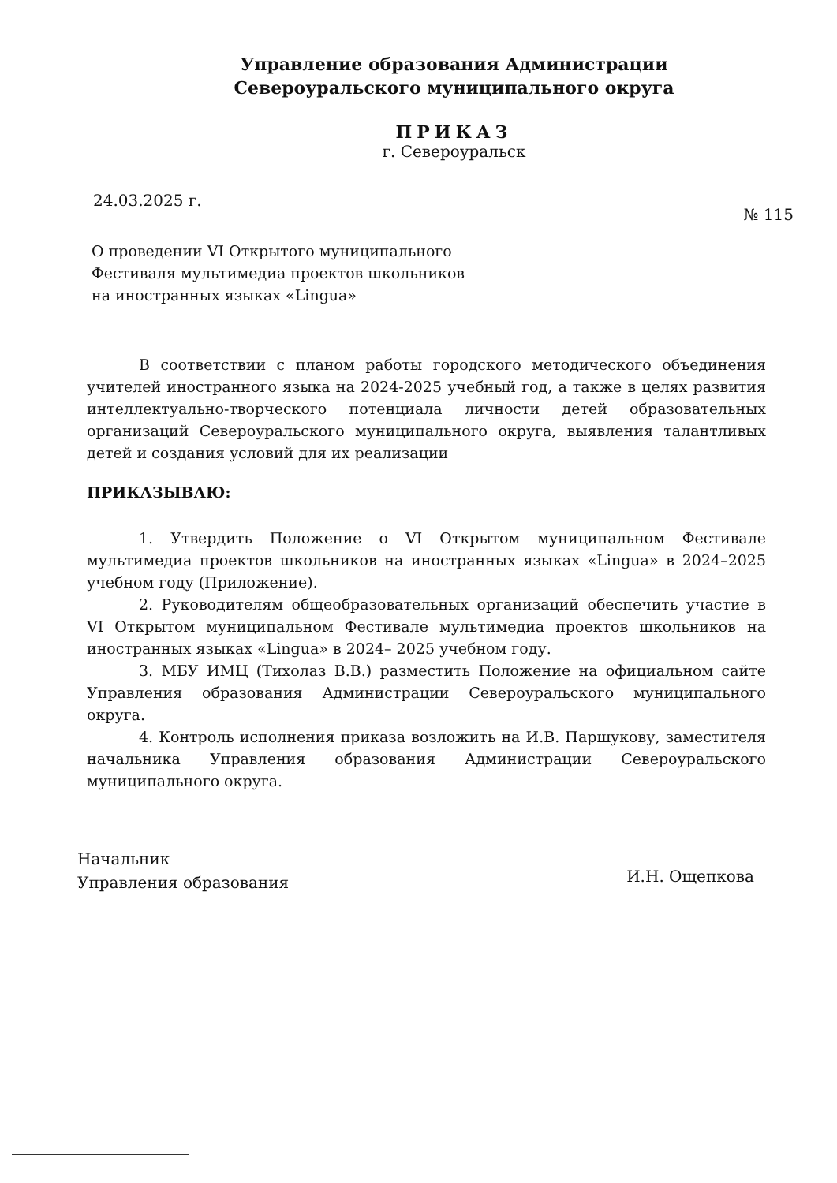Управление образования Администрации
Североуральского муниципального округа
ПРИКАЗ
г. Североуральск
24.03.2025 г. № 115
О проведении VI Открытого муниципального
Фестиваля мультимедиа проектов школьников
на иностранных языках «Lingua»
В соответствии с планом работы городского методического объединения учителей иностранного языка на 2024-2025 учебный год, а также в целях развития интеллектуально-творческого потенциала личности детей образовательных организаций Североуральского муниципального округа, выявления талантливых детей и создания условий для их реализации
ПРИКАЗЫВАЮ:
1. Утвердить Положение о VI Открытом муниципальном Фестивале мультимедиа проектов школьников на иностранных языках «Lingua» в 2024–2025 учебном году (Приложение).
2. Руководителям общеобразовательных организаций обеспечить участие в VI Открытом муниципальном Фестивале мультимедиа проектов школьников на иностранных языках «Lingua» в 2024– 2025 учебном году.
3. МБУ ИМЦ (Тихолаз В.В.) разместить Положение на официальном сайте Управления образования Администрации Североуральского муниципального округа.
4. Контроль исполнения приказа возложить на И.В. Паршукову, заместителя начальника Управления образования Администрации Североуральского муниципального округа.
Начальник
Управления образования
И.Н. Ощепкова